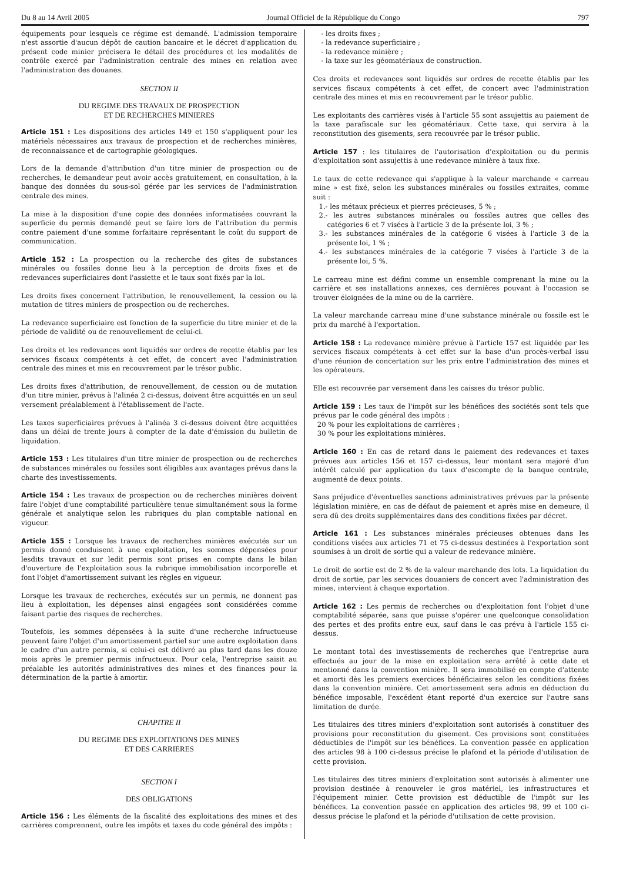Du 8 au 14 Avril 2005 Journal Officiel de la République du Congo 797
équipements pour lesquels ce régime est demandé. L'admission temporaire n'est assortie d'aucun dépôt de caution bancaire et le décret d'application du présent code minier précisera le détail des procédures et les modalités de contrôle exercé par l'administration centrale des mines en relation avec l'administration des douanes.
SECTION II
DU REGIME DES TRAVAUX DE PROSPECTION
ET DE RECHERCHES MINIERES
Article 151 : Les dispositions des articles 149 et 150 s'appliquent pour les matériels nécessaires aux travaux de prospection et de recherches minières, de reconnaissance et de cartographie géologiques.
Lors de la demande d'attribution d'un titre minier de prospection ou de recherches, le demandeur peut avoir accès gratuitement, en consultation, à la banque des données du sous-sol gérée par les services de l'administration centrale des mines.
La mise à la disposition d'une copie des données informatisées couvrant la superficie du permis demandé peut se faire lors de l'attribution du permis contre paiement d'une somme forfaitaire représentant le coût du support de communication.
Article 152 : La prospection ou la recherche des gîtes de substances minérales ou fossiles donne lieu à la perception de droits fixes et de redevances superficiaires dont l'assiette et le taux sont fixés par la loi.
Les droits fixes concernent l'attribution, le renouvellement, la cession ou la mutation de titres miniers de prospection ou de recherches.
La redevance superficiaire est fonction de la superficie du titre minier et de la période de validité ou de renouvellement de celui-ci.
Les droits et les redevances sont liquidés sur ordres de recette établis par les services fiscaux compétents à cet effet, de concert avec l'administration centrale des mines et mis en recouvrement par le trésor public.
Les droits fixes d'attribution, de renouvellement, de cession ou de mutation d'un titre minier, prévus à l'alinéa 2 ci-dessus, doivent être acquittés en un seul versement préalablement à l'établissement de l'acte.
Les taxes superficiaires prévues à l'alinéa 3 ci-dessus doivent être acquittées dans un délai de trente jours à compter de la date d'émission du bulletin de liquidation.
Article 153 : Les titulaires d'un titre minier de prospection ou de recherches de substances minérales ou fossiles sont éligibles aux avantages prévus dans la charte des investissements.
Article 154 : Les travaux de prospection ou de recherches minières doivent faire l'objet d'une comptabilité particulière tenue simultanément sous la forme générale et analytique selon les rubriques du plan comptable national en vigueur.
Article 155 : Lorsque les travaux de recherches minières exécutés sur un permis donné conduisent à une exploitation, les sommes dépensées pour lesdits travaux et sur ledit permis sont prises en compte dans le bilan d'ouverture de l'exploitation sous la rubrique immobilisation incorporelle et font l'objet d'amortissement suivant les règles en vigueur.
Lorsque les travaux de recherches, exécutés sur un permis, ne donnent pas lieu à exploitation, les dépenses ainsi engagées sont considérées comme faisant partie des risques de recherches.
Toutefois, les sommes dépensées à la suite d'une recherche infructueuse peuvent faire l'objet d'un amortissement partiel sur une autre exploitation dans le cadre d'un autre permis, si celui-ci est délivré au plus tard dans les douze mois après le premier permis infructueux. Pour cela, l'entreprise saisit au préalable les autorités administratives des mines et des finances pour la détermination de la partie à amortir.
CHAPITRE II
DU REGIME DES EXPLOITATIONS DES MINES
ET DES CARRIERES
SECTION I
DES OBLIGATIONS
Article 156 : Les éléments de la fiscalité des exploitations des mines et des carrières comprennent, outre les impôts et taxes du code général des impôts :
- les droits fixes ;
- la redevance superficiaire ;
- la redevance minière ;
- la taxe sur les géomatériaux de construction.
Ces droits et redevances sont liquidés sur ordres de recette établis par les services fiscaux compétents à cet effet, de concert avec l'administration centrale des mines et mis en recouvrement par le trésor public.
Les exploitants des carrières visés à l'article 55 sont assujettis au paiement de la taxe parafiscale sur les géomatériaux. Cette taxe, qui servira à la reconstitution des gisements, sera recouvrée par le trésor public.
Article 157 : les titulaires de l'autorisation d'exploitation ou du permis d'exploitation sont assujettis à une redevance minière à taux fixe.
Le taux de cette redevance qui s'applique à la valeur marchande « carreau mine » est fixé, selon les substances minérales ou fossiles extraites, comme suit :
1.- les métaux précieux et pierres précieuses, 5 % ;
2.- les autres substances minérales ou fossiles autres que celles des catégories 6 et 7 visées à l'article 3 de la présente loi, 3 % ;
3.- les substances minérales de la catégorie 6 visées à l'article 3 de la présente loi, 1 % ;
4.- les substances minérales de la catégorie 7 visées à l'article 3 de la présente loi, 5 %.
Le carreau mine est défini comme un ensemble comprenant la mine ou la carrière et ses installations annexes, ces dernières pouvant à l'occasion se trouver éloignées de la mine ou de la carrière.
La valeur marchande carreau mine d'une substance minérale ou fossile est le prix du marché à l'exportation.
Article 158 : La redevance minière prévue à l'article 157 est liquidée par les services fiscaux compétents à cet effet sur la base d'un procès-verbal issu d'une réunion de concertation sur les prix entre l'administration des mines et les opérateurs.
Elle est recouvrée par versement dans les caisses du trésor public.
Article 159 : Les taux de l'impôt sur les bénéfices des sociétés sont tels que prévus par le code général des impôts :
20 % pour les exploitations de carrières ;
30 % pour les exploitations minières.
Article 160 : En cas de retard dans le paiement des redevances et taxes prévues aux articles 156 et 157 ci-dessus, leur montant sera majoré d'un intérêt calculé par application du taux d'escompte de la banque centrale, augmenté de deux points.
Sans préjudice d'éventuelles sanctions administratives prévues par la présente législation minière, en cas de défaut de paiement et après mise en demeure, il sera dû des droits supplémentaires dans des conditions fixées par décret.
Article 161 : Les substances minérales précieuses obtenues dans les conditions visées aux articles 71 et 75 ci-dessus destinées à l'exportation sont soumises à un droit de sortie qui a valeur de redevance minière.
Le droit de sortie est de 2 % de la valeur marchande des lots. La liquidation du droit de sortie, par les services douaniers de concert avec l'administration des mines, intervient à chaque exportation.
Article 162 : Les permis de recherches ou d'exploitation font l'objet d'une comptabilité séparée, sans que puisse s'opérer une quelconque consolidation des pertes et des profits entre eux, sauf dans le cas prévu à l'article 155 ci-dessus.
Le montant total des investissements de recherches que l'entreprise aura effectués au jour de la mise en exploitation sera arrêté à cette date et mentionné dans la convention minière. Il sera immobilisé en compte d'attente et amorti dès les premiers exercices bénéficiaires selon les conditions fixées dans la convention minière. Cet amortissement sera admis en déduction du bénéfice imposable, l'excédent étant reporté d'un exercice sur l'autre sans limitation de durée.
Les titulaires des titres miniers d'exploitation sont autorisés à constituer des provisions pour reconstitution du gisement. Ces provisions sont constituées déductibles de l'impôt sur les bénéfices. La convention passée en application des articles 98 à 100 ci-dessus précise le plafond et la période d'utilisation de cette provision.
Les titulaires des titres miniers d'exploitation sont autorisés à alimenter une provision destinée à renouveler le gros matériel, les infrastructures et l'équipement minier. Cette provision est déductible de l'impôt sur les bénéfices. La convention passée en application des articles 98, 99 et 100 ci-dessus précise le plafond et la période d'utilisation de cette provision.